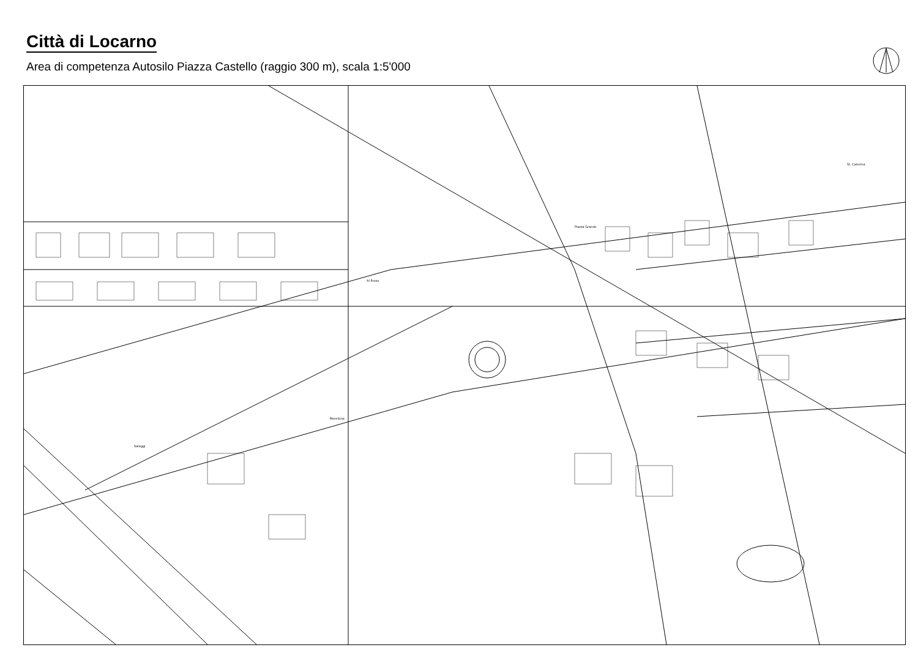Città di Locarno
Area di competenza Autosilo Piazza Castello (raggio 300 m), scala 1:5'000
Al Fosso
Morettina
Saleggi
Piazza Grande
St. Caterina